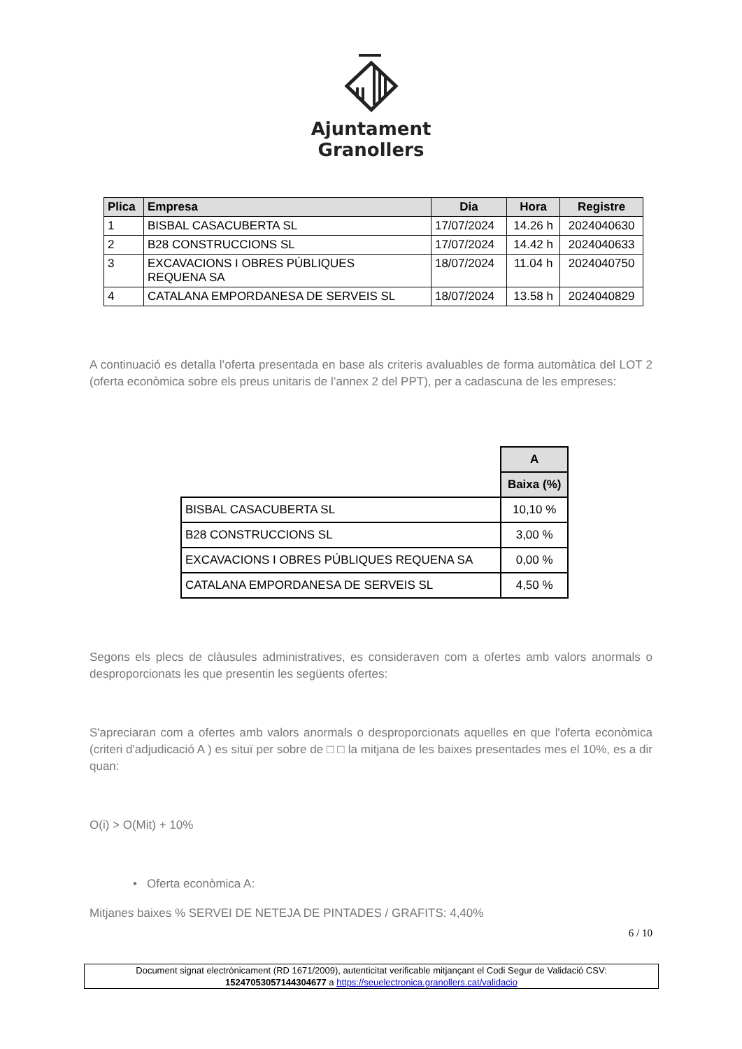Ajuntament
Granollers
| Plica | Empresa | Dia | Hora | Registre |
| --- | --- | --- | --- | --- |
| 1 | BISBAL CASACUBERTA SL | 17/07/2024 | 14.26 h | 2024040630 |
| 2 | B28 CONSTRUCCIONS SL | 17/07/2024 | 14.42 h | 2024040633 |
| 3 | EXCAVACIONS I OBRES PÚBLIQUES REQUENA SA | 18/07/2024 | 11.04 h | 2024040750 |
| 4 | CATALANA EMPORDANESA DE SERVEIS SL | 18/07/2024 | 13.58 h | 2024040829 |
A continuació es detalla l’oferta presentada en base als criteris avaluables de forma automàtica del LOT 2 (oferta econòmica sobre els preus unitaris de l’annex 2 del PPT), per a cadascuna de les empreses:
| | A |
| | Baixa (%) |
| BISBAL CASACUBERTA SL | 10,10 % |
| B28 CONSTRUCCIONS SL | 3,00 % |
| EXCAVACIONS I OBRES PÚBLIQUES REQUENA SA | 0,00 % |
| CATALANA EMPORDANESA DE SERVEIS SL | 4,50 % |
Segons els plecs de clàusules administratives, es consideraven com a ofertes amb valors anormals o desproporcionats les que presentin les següents ofertes:
S'apreciaran com a ofertes amb valors anormals o desproporcionats aquelles en que l'oferta econòmica (criteri d'adjudicació A ) es situï per sobre de □ □ la mitjana de les baixes presentades mes el 10%, es a dir quan:
O(i) > O(Mit) + 10%
• Oferta econòmica A:
Mitjanes baixes % SERVEI DE NETEJA DE PINTADES / GRAFITS: 4,40%
6 / 10
Document signat electrònicament (RD 1671/2009), autenticitat verificable mitjançant el Codi Segur de Validació CSV:
15247053057144304677 a https://seuelectronica.granollers.cat/validacio